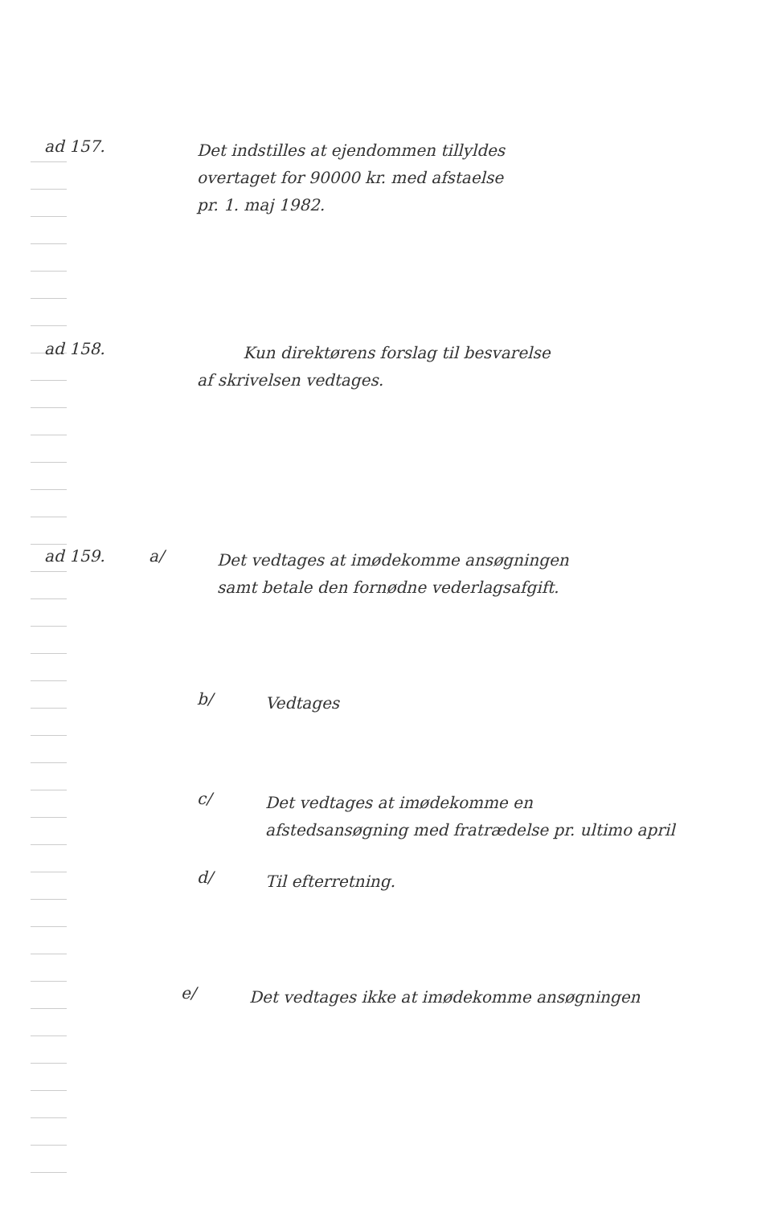ad 157.
Det indstilles at ejendommen tillyldes
overtaget for 90000 kr. med afstaelse
pr. 1. maj 1982.
ad 158.
Kun direktørens forslag til besvarelse
af skrivelsen vedtages.
ad 159. a/
Det vedtages at imødekomme ansøgningen
samt betale den fornødne vederlagsafgift.
b/
Vedtages
c/
Det vedtages at imødekomme en
afstedsansøgning med fratrædelse pr. ultimo april
d/
Til efterretning.
e/
Det vedtages ikke at imødekomme ansøgningen